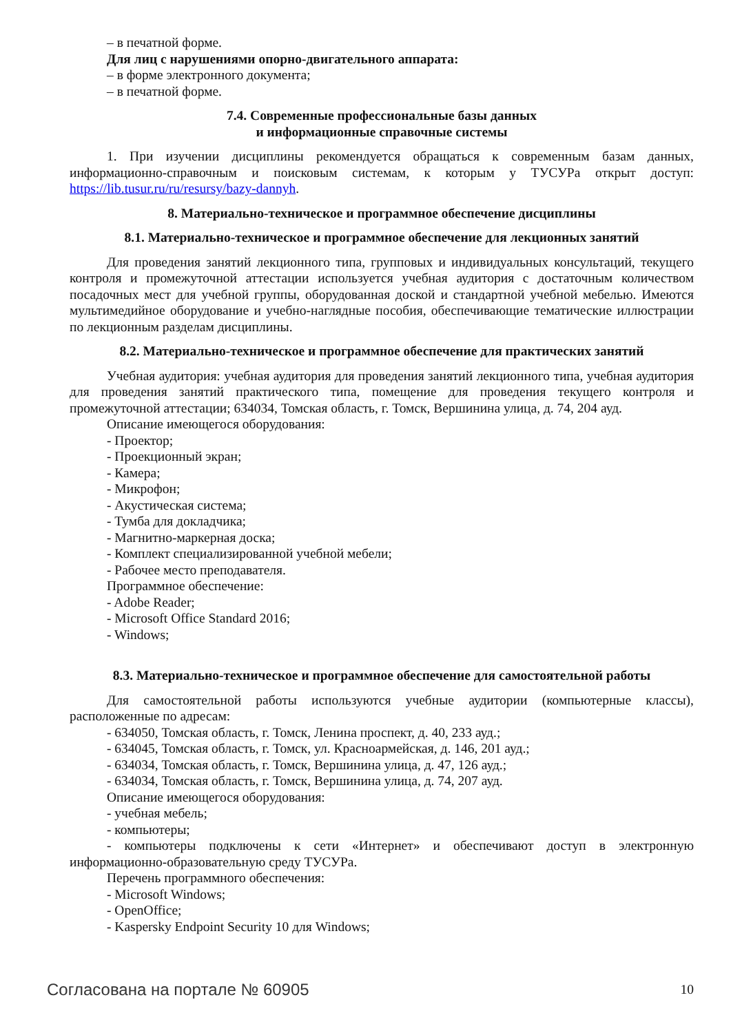– в печатной форме.
Для лиц с нарушениями опорно-двигательного аппарата:
– в форме электронного документа;
– в печатной форме.
7.4. Современные профессиональные базы данных
и информационные справочные системы
1. При изучении дисциплины рекомендуется обращаться к современным базам данных, информационно-справочным и поисковым системам, к которым у ТУСУРа открыт доступ: https://lib.tusur.ru/ru/resursy/bazy-dannyh.
8. Материально-техническое и программное обеспечение дисциплины
8.1. Материально-техническое и программное обеспечение для лекционных занятий
Для проведения занятий лекционного типа, групповых и индивидуальных консультаций, текущего контроля и промежуточной аттестации используется учебная аудитория с достаточным количеством посадочных мест для учебной группы, оборудованная доской и стандартной учебной мебелью. Имеются мультимедийное оборудование и учебно-наглядные пособия, обеспечивающие тематические иллюстрации по лекционным разделам дисциплины.
8.2. Материально-техническое и программное обеспечение для практических занятий
Учебная аудитория: учебная аудитория для проведения занятий лекционного типа, учебная аудитория для проведения занятий практического типа, помещение для проведения текущего контроля и промежуточной аттестации; 634034, Томская область, г. Томск, Вершинина улица, д. 74, 204 ауд.
Описание имеющегося оборудования:
- Проектор;
- Проекционный экран;
- Камера;
- Микрофон;
- Акустическая система;
- Тумба для докладчика;
- Магнитно-маркерная доска;
- Комплект специализированной учебной мебели;
- Рабочее место преподавателя.
Программное обеспечение:
- Adobe Reader;
- Microsoft Office Standard 2016;
- Windows;
8.3. Материально-техническое и программное обеспечение для самостоятельной работы
Для самостоятельной работы используются учебные аудитории (компьютерные классы), расположенные по адресам:
- 634050, Томская область, г. Томск, Ленина проспект, д. 40, 233 ауд.;
- 634045, Томская область, г. Томск, ул. Красноармейская, д. 146, 201 ауд.;
- 634034, Томская область, г. Томск, Вершинина улица, д. 47, 126 ауд.;
- 634034, Томская область, г. Томск, Вершинина улица, д. 74, 207 ауд.
Описание имеющегося оборудования:
- учебная мебель;
- компьютеры;
- компьютеры подключены к сети «Интернет» и обеспечивают доступ в электронную информационно-образовательную среду ТУСУРа.
Перечень программного обеспечения:
- Microsoft Windows;
- OpenOffice;
- Kaspersky Endpoint Security 10 для Windows;
Согласована на портале № 60905 10